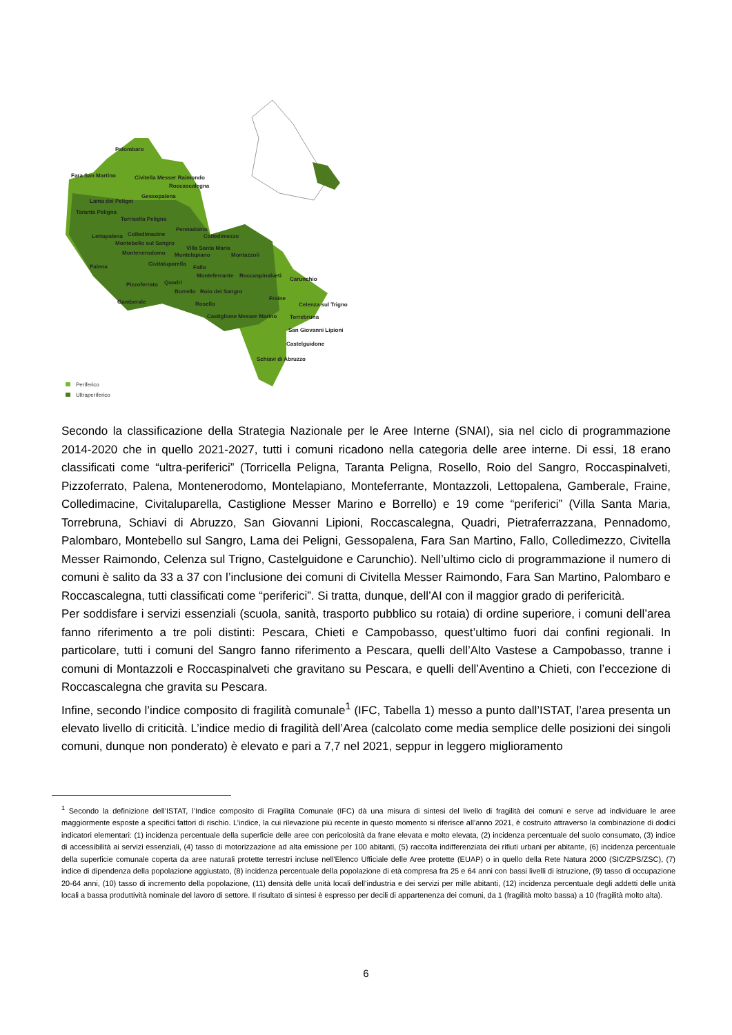Palombaro
Fara San Martino Civitella Messer Raimondo
Roccascalegna
Lama dei Peligni
Gessopalena
Taranta Peligna
Torricella Peligna
Pennadomo
Lettopalena Colledimacine Colledimezzo
Montebello sul Sangro
Villa Santa Maria
Montenerodomo Montelapiano Montazzoli
Palena Civitaluparella
Fallo
Monteferrante Roccaspinalveti
Carunchio
Pizzoferrato Quadri
Borrello Roio del Sangro
Fraine
Gamberale Rosello Celenza sul Trigno
Castiglione Messer Marino Torrebruna
San Giovanni Lipioni
Castelguidone
Schiavi di Abruzzo
Periferico
Ultraperiferico
Secondo la classificazione della Strategia Nazionale per le Aree Interne (SNAI), sia nel ciclo di programmazione 2014-2020 che in quello 2021-2027, tutti i comuni ricadono nella categoria delle aree interne. Di essi, 18 erano classificati come “ultra-periferici” (Torricella Peligna, Taranta Peligna, Rosello, Roio del Sangro, Roccaspinalveti, Pizzoferrato, Palena, Montenerodomo, Montelapiano, Monteferrante, Montazzoli, Lettopalena, Gamberale, Fraine, Colledimacine, Civitaluparella, Castiglione Messer Marino e Borrello) e 19 come “periferici” (Villa Santa Maria, Torrebruna, Schiavi di Abruzzo, San Giovanni Lipioni, Roccascalegna, Quadri, Pietraferrazzana, Pennadomo, Palombaro, Montebello sul Sangro, Lama dei Peligni, Gessopalena, Fara San Martino, Fallo, Colledimezzo, Civitella Messer Raimondo, Celenza sul Trigno, Castelguidone e Carunchio). Nell’ultimo ciclo di programmazione il numero di comuni è salito da 33 a 37 con l’inclusione dei comuni di Civitella Messer Raimondo, Fara San Martino, Palombaro e Roccascalegna, tutti classificati come “periferici”. Si tratta, dunque, dell’AI con il maggior grado di perifericità.
Per soddisfare i servizi essenziali (scuola, sanità, trasporto pubblico su rotaia) di ordine superiore, i comuni dell’area fanno riferimento a tre poli distinti: Pescara, Chieti e Campobasso, quest’ultimo fuori dai confini regionali. In particolare, tutti i comuni del Sangro fanno riferimento a Pescara, quelli dell’Alto Vastese a Campobasso, tranne i comuni di Montazzoli e Roccaspinalveti che gravitano su Pescara, e quelli dell’Aventino a Chieti, con l’eccezione di Roccascalegna che gravita su Pescara.
Infine, secondo l’indice composito di fragilità comunale<sup>1</sup> (IFC, Tabella 1) messo a punto dall’ISTAT, l’area presenta un elevato livello di criticità. L’indice medio di fragilità dell’Area (calcolato come media semplice delle posizioni dei singoli comuni, dunque non ponderato) è elevato e pari a 7,7 nel 2021, seppur in leggero miglioramento
<sup>1</sup> Secondo la definizione dell’ISTAT, l’Indice composito di Fragilità Comunale (IFC) dà una misura di sintesi del livello di fragilità dei comuni e serve ad individuare le aree maggiormente esposte a specifici fattori di rischio. L’indice, la cui rilevazione più recente in questo momento si riferisce all’anno 2021, è costruito attraverso la combinazione di dodici indicatori elementari: (1) incidenza percentuale della superficie delle aree con pericolosità da frane elevata e molto elevata, (2) incidenza percentuale del suolo consumato, (3) indice di accessibilità ai servizi essenziali, (4) tasso di motorizzazione ad alta emissione per 100 abitanti, (5) raccolta indifferenziata dei rifiuti urbani per abitante, (6) incidenza percentuale della superficie comunale coperta da aree naturali protette terrestri incluse nell'Elenco Ufficiale delle Aree protette (EUAP) o in quello della Rete Natura 2000 (SIC/ZPS/ZSC), (7) indice di dipendenza della popolazione aggiustato, (8) incidenza percentuale della popolazione di età compresa fra 25 e 64 anni con bassi livelli di istruzione, (9) tasso di occupazione 20-64 anni, (10) tasso di incremento della popolazione, (11) densità delle unità locali dell’industria e dei servizi per mille abitanti, (12) incidenza percentuale degli addetti delle unità locali a bassa produttività nominale del lavoro di settore. Il risultato di sintesi è espresso per decili di appartenenza dei comuni, da 1 (fragilità molto bassa) a 10 (fragilità molto alta).
6